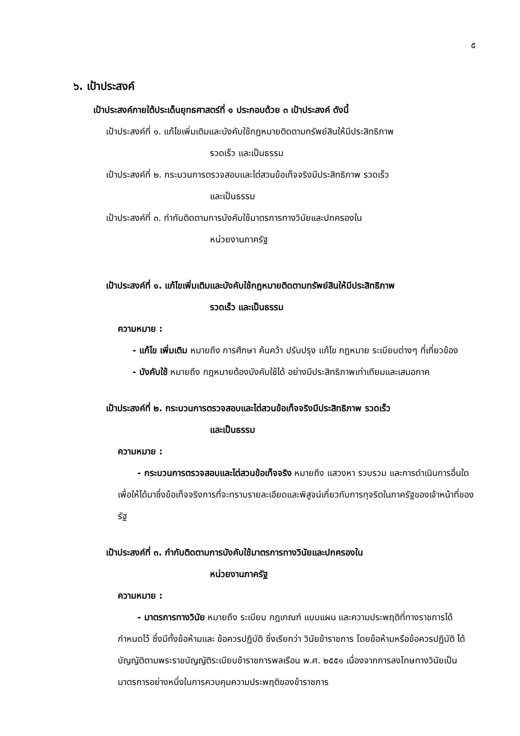๕
๖. เป้าประสงค์
เป้าประสงค์ภายใต้ประเด็นยุทธศาสตร์ที่ ๑ ประกอบด้วย ๓ เป้าประสงค์ ดังนี้
เป้าประสงค์ที่ ๑. แก้ไขเพิ่มเติมและบังคับใช้กฎหมายติดตามทรัพย์สินให้มีประสิทธิภาพ
รวดเร็ว และเป็นธรรม
เป้าประสงค์ที่ ๒. กระบวนการตรวจสอบและไต่สวนข้อเท็จจริงมีประสิทธิภาพ รวดเร็ว
และเป็นธรรม
เป้าประสงค์ที่ ๓. กำกับติดตามการบังคับใช้มาตรการทางวินัยและปกครองใน
หน่วยงานภาครัฐ
เป้าประสงค์ที่ ๑. แก้ไขเพิ่มเติมและบังคับใช้กฎหมายติดตามทรัพย์สินให้มีประสิทธิภาพ
รวดเร็ว และเป็นธรรม
ความหมาย :
- แก้ไข เพิ่มเติม หมายถึง การศึกษา ค้นคว้า ปรับปรุง แก้ไข กฎหมาย ระเบียบต่างๆ ที่เกี่ยวข้อง
- บังคับใช้ หมายถึง กฎหมายต้องบังคับใช้ได้ อย่างมีประสิทธิภาพเท่าเทียมและเสมอภาค
เป้าประสงค์ที่ ๒. กระบวนการตรวจสอบและไต่สวนข้อเท็จจริงมีประสิทธิภาพ รวดเร็ว
และเป็นธรรม
ความหมาย :
- กระบวนการตรวจสอบและไต่สวนข้อเท็จจริง หมายถึง แสวงหา รวบรวม และการดำเนินการอื่นใดเพื่อให้ได้มาซึ่งข้อเท็จจริงการที่จะทราบรายละเอียดและพิสูจน์เกี่ยวกับการทุจริตในภาครัฐของเจ้าหน้าที่ของรัฐ
เป้าประสงค์ที่ ๓. กำกับติดตามการบังคับใช้มาตรการทางวินัยและปกครองใน
หน่วยงานภาครัฐ
ความหมาย :
- มาตรการทางวินัย หมายถึง ระเบียบ กฎเกณฑ์ แบบแผน และความประพฤติที่ทางราชการได้กำหนดไว้ ซึ่งมีทั้งข้อห้ามและ ข้อควรปฏิบัติ ซึ่งเรียกว่า วินัยข้าราชการ โดยข้อห้ามหรือข้อควรปฏิบัติ ได้บัญญัติตามพระราชบัญญัติระเบียบข้าราชการพลเรือน พ.ศ. ๒๕๕๑ เนื่องจากการลงโทษทางวินัยเป็นมาตรการอย่างหนึ่งในการควบคุมความประพฤติของข้าราชการ